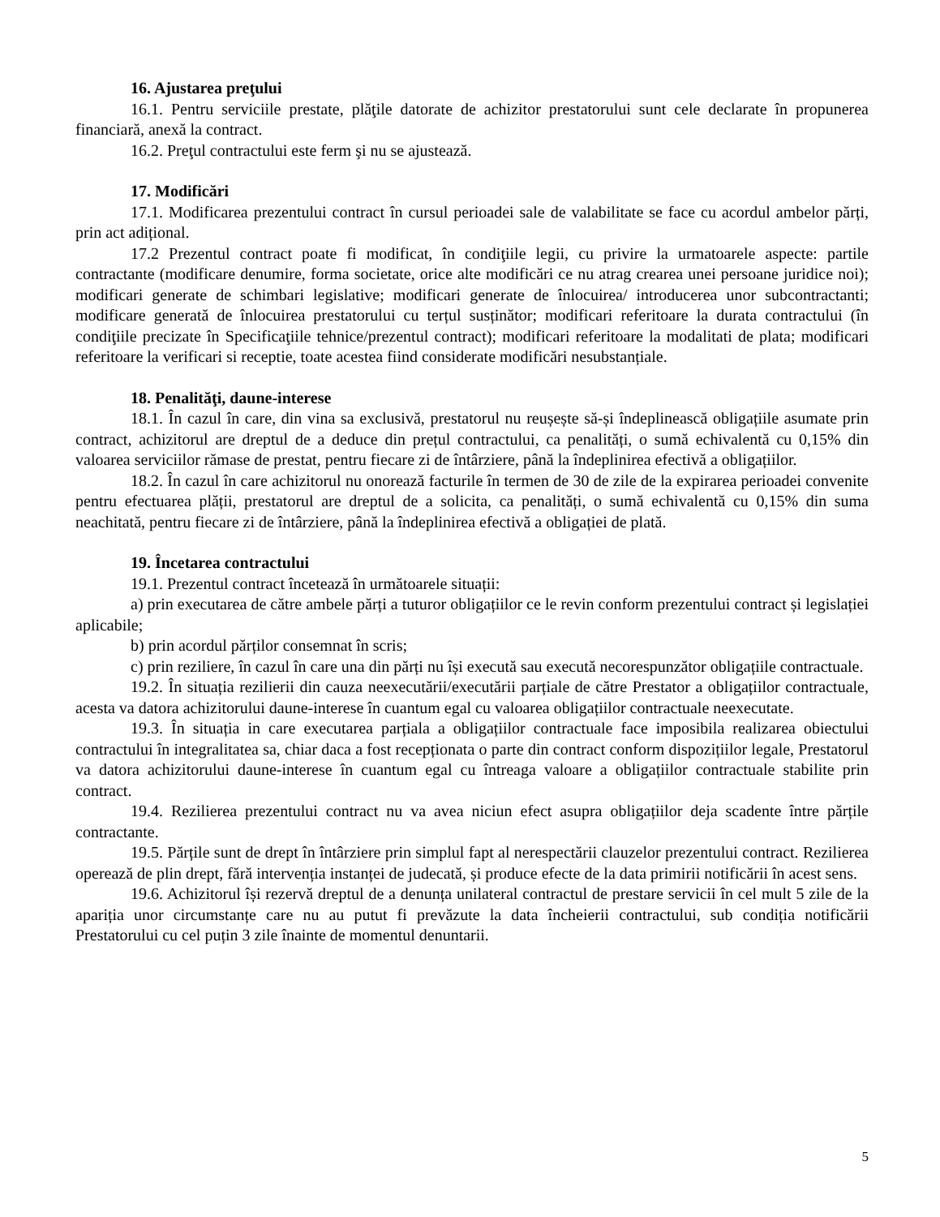16. Ajustarea preţului
16.1. Pentru serviciile prestate, plăţile datorate de achizitor prestatorului sunt cele declarate în propunerea financiară, anexă la contract.
16.2. Preţul contractului este ferm şi nu se ajustează.
17. Modificări
17.1. Modificarea prezentului contract în cursul perioadei sale de valabilitate se face cu acordul ambelor părți, prin act adițional.
17.2 Prezentul contract poate fi modificat, în condiţiile legii, cu privire la urmatoarele aspecte: partile contractante (modificare denumire, forma societate, orice alte modificări ce nu atrag crearea unei persoane juridice noi); modificari generate de schimbari legislative; modificari generate de înlocuirea/ introducerea unor subcontractanti; modificare generată de înlocuirea prestatorului cu terțul susținător; modificari referitoare la durata contractului (în condiţiile precizate în Specificaţiile tehnice/prezentul contract); modificari referitoare la modalitati de plata; modificari referitoare la verificari si receptie, toate acestea fiind considerate modificări nesubstanțiale.
18. Penalităţi, daune-interese
18.1. În cazul în care, din vina sa exclusivă, prestatorul nu reușește să-și îndeplinească obligațiile asumate prin contract, achizitorul are dreptul de a deduce din prețul contractului, ca penalități, o sumă echivalentă cu 0,15% din valoarea serviciilor rămase de prestat, pentru fiecare zi de întârziere, până la îndeplinirea efectivă a obligațiilor.
18.2. În cazul în care achizitorul nu onorează facturile în termen de 30 de zile de la expirarea perioadei convenite pentru efectuarea plății, prestatorul are dreptul de a solicita, ca penalități, o sumă echivalentă cu 0,15% din suma neachitată, pentru fiecare zi de întârziere, până la îndeplinirea efectivă a obligației de plată.
19. Încetarea contractului
19.1. Prezentul contract încetează în următoarele situații:
a) prin executarea de către ambele părți a tuturor obligațiilor ce le revin conform prezentului contract și legislației aplicabile;
b) prin acordul părților consemnat în scris;
c) prin reziliere, în cazul în care una din părți nu își execută sau execută necorespunzător obligațiile contractuale.
19.2. În situația rezilierii din cauza neexecutării/executării parțiale de către Prestator a obligațiilor contractuale, acesta va datora achizitorului daune-interese în cuantum egal cu valoarea obligațiilor contractuale neexecutate.
19.3. În situația in care executarea parțiala a obligațiilor contractuale face imposibila realizarea obiectului contractului în integralitatea sa, chiar daca a fost recepționata o parte din contract conform dispozițiilor legale, Prestatorul va datora achizitorului daune-interese în cuantum egal cu întreaga valoare a obligațiilor contractuale stabilite prin contract.
19.4. Rezilierea prezentului contract nu va avea niciun efect asupra obligațiilor deja scadente între părțile contractante.
19.5. Părțile sunt de drept în întârziere prin simplul fapt al nerespectării clauzelor prezentului contract. Rezilierea operează de plin drept, fără intervenția instanței de judecată, și produce efecte de la data primirii notificării în acest sens.
19.6. Achizitorul își rezervă dreptul de a denunța unilateral contractul de prestare servicii în cel mult 5 zile de la apariția unor circumstanțe care nu au putut fi prevăzute la data încheierii contractului, sub condiția notificării Prestatorului cu cel puțin 3 zile înainte de momentul denuntarii.
5